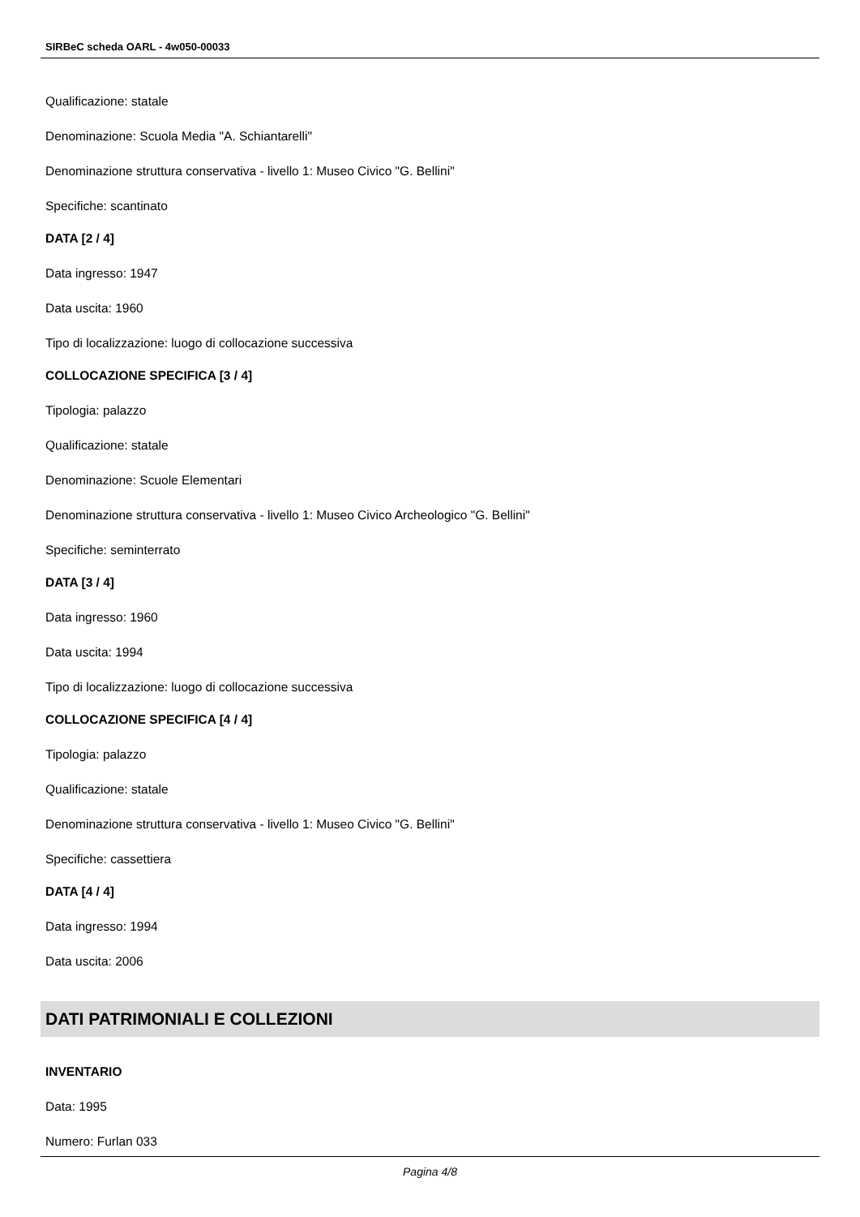SIRBeC scheda OARL - 4w050-00033
Qualificazione: statale
Denominazione: Scuola Media "A. Schiantarelli"
Denominazione struttura conservativa - livello 1: Museo Civico "G. Bellini"
Specifiche: scantinato
DATA [2 / 4]
Data ingresso: 1947
Data uscita: 1960
Tipo di localizzazione: luogo di collocazione successiva
COLLOCAZIONE SPECIFICA [3 / 4]
Tipologia: palazzo
Qualificazione: statale
Denominazione: Scuole Elementari
Denominazione struttura conservativa - livello 1: Museo Civico Archeologico "G. Bellini"
Specifiche: seminterrato
DATA [3 / 4]
Data ingresso: 1960
Data uscita: 1994
Tipo di localizzazione: luogo di collocazione successiva
COLLOCAZIONE SPECIFICA [4 / 4]
Tipologia: palazzo
Qualificazione: statale
Denominazione struttura conservativa - livello 1: Museo Civico "G. Bellini"
Specifiche: cassettiera
DATA [4 / 4]
Data ingresso: 1994
Data uscita: 2006
DATI PATRIMONIALI E COLLEZIONI
INVENTARIO
Data: 1995
Numero: Furlan 033
Pagina 4/8